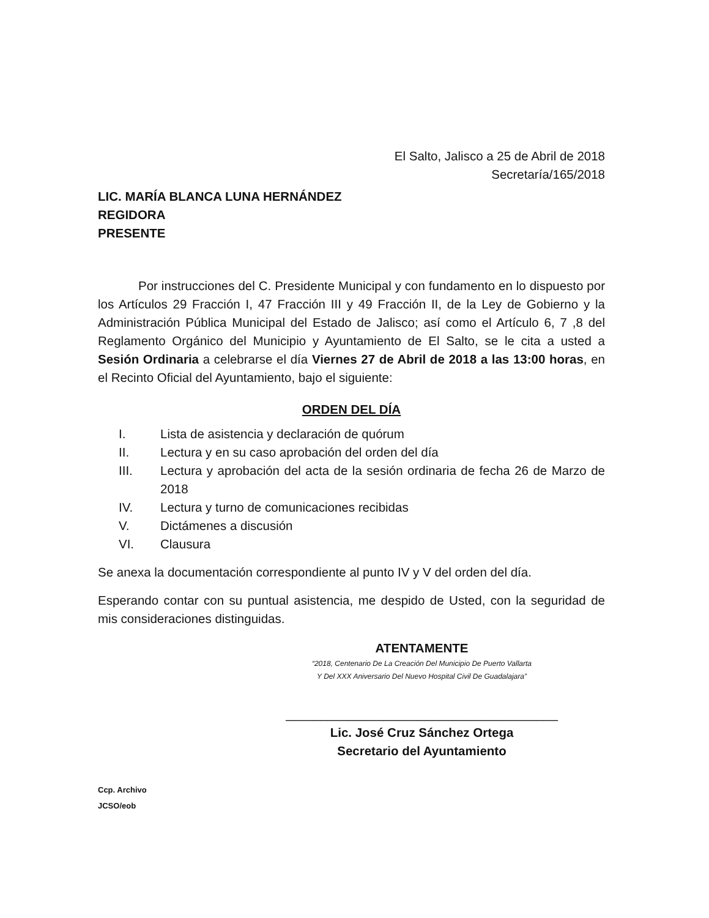El Salto, Jalisco a 25 de Abril de 2018
Secretaría/165/2018
LIC. MARÍA BLANCA LUNA HERNÁNDEZ
REGIDORA
PRESENTE
Por instrucciones del C. Presidente Municipal y con fundamento en lo dispuesto por los Artículos 29 Fracción I, 47 Fracción III y 49 Fracción II, de la Ley de Gobierno y la Administración Pública Municipal del Estado de Jalisco; así como el Artículo 6, 7 ,8 del Reglamento Orgánico del Municipio y Ayuntamiento de El Salto, se le cita a usted a Sesión Ordinaria a celebrarse el día Viernes 27 de Abril de 2018 a las 13:00 horas, en el Recinto Oficial del Ayuntamiento, bajo el siguiente:
ORDEN DEL DÍA
I. Lista de asistencia y declaración de quórum
II. Lectura y en su caso aprobación del orden del día
III. Lectura y aprobación del acta de la sesión ordinaria de fecha 26 de Marzo de 2018
IV. Lectura y turno de comunicaciones recibidas
V. Dictámenes a discusión
VI. Clausura
Se anexa la documentación correspondiente al punto IV y V del orden del día.
Esperando contar con su puntual asistencia, me despido de Usted, con la seguridad de mis consideraciones distinguidas.
ATENTAMENTE
“2018, Centenario De La Creación Del Municipio De Puerto Vallarta
Y Del XXX Aniversario Del Nuevo Hospital Civil De Guadalajara”
_______________________________________
Lic. José Cruz Sánchez Ortega
Secretario del Ayuntamiento
Ccp. Archivo
JCSO/eob